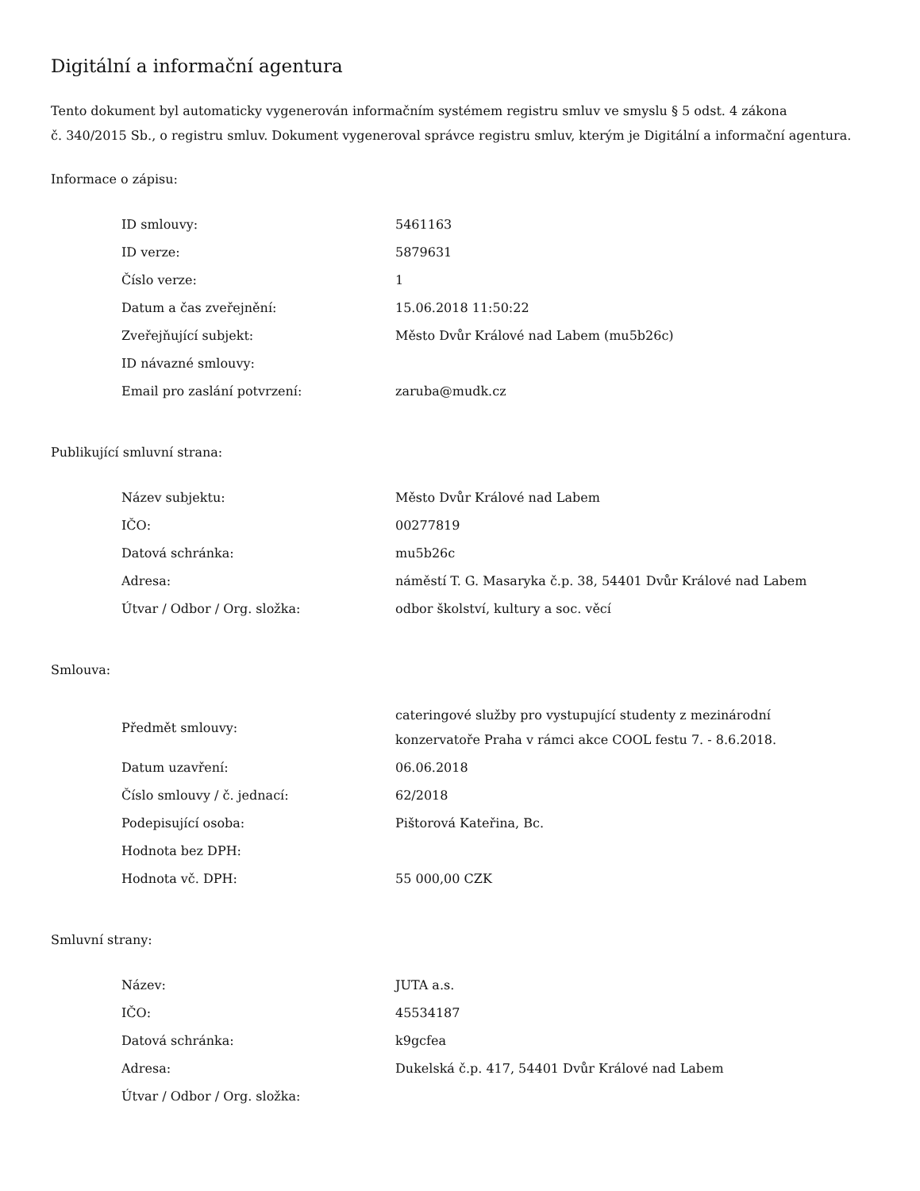Digitální a informační agentura
Tento dokument byl automaticky vygenerován informačním systémem registru smluv ve smyslu § 5 odst. 4 zákona
č. 340/2015 Sb., o registru smluv. Dokument vygeneroval správce registru smluv, kterým je Digitální a informační agentura.
Informace o zápisu:
| ID smlouvy: | 5461163 |
| ID verze: | 5879631 |
| Číslo verze: | 1 |
| Datum a čas zveřejnění: | 15.06.2018 11:50:22 |
| Zveřejňující subjekt: | Město Dvůr Králové nad Labem (mu5b26c) |
| ID návazné smlouvy: | |
| Email pro zaslání potvrzení: | zaruba@mudk.cz |
Publikující smluvní strana:
| Název subjektu: | Město Dvůr Králové nad Labem |
| IČO: | 00277819 |
| Datová schránka: | mu5b26c |
| Adresa: | náměstí T. G. Masaryka č.p. 38, 54401 Dvůr Králové nad Labem |
| Útvar / Odbor / Org. složka: | odbor školství, kultury a soc. věcí |
Smlouva:
| Předmět smlouvy: | cateringové služby pro vystupující studenty z mezinárodní konzervatoře Praha v rámci akce COOL festu 7. - 8.6.2018. |
| Datum uzavření: | 06.06.2018 |
| Číslo smlouvy / č. jednací: | 62/2018 |
| Podepisující osoba: | Pištorová Kateřina, Bc. |
| Hodnota bez DPH: | |
| Hodnota vč. DPH: | 55 000,00 CZK |
Smluvní strany:
| Název: | JUTA a.s. |
| IČO: | 45534187 |
| Datová schránka: | k9gcfea |
| Adresa: | Dukelská č.p. 417, 54401 Dvůr Králové nad Labem |
| Útvar / Odbor / Org. složka: | |